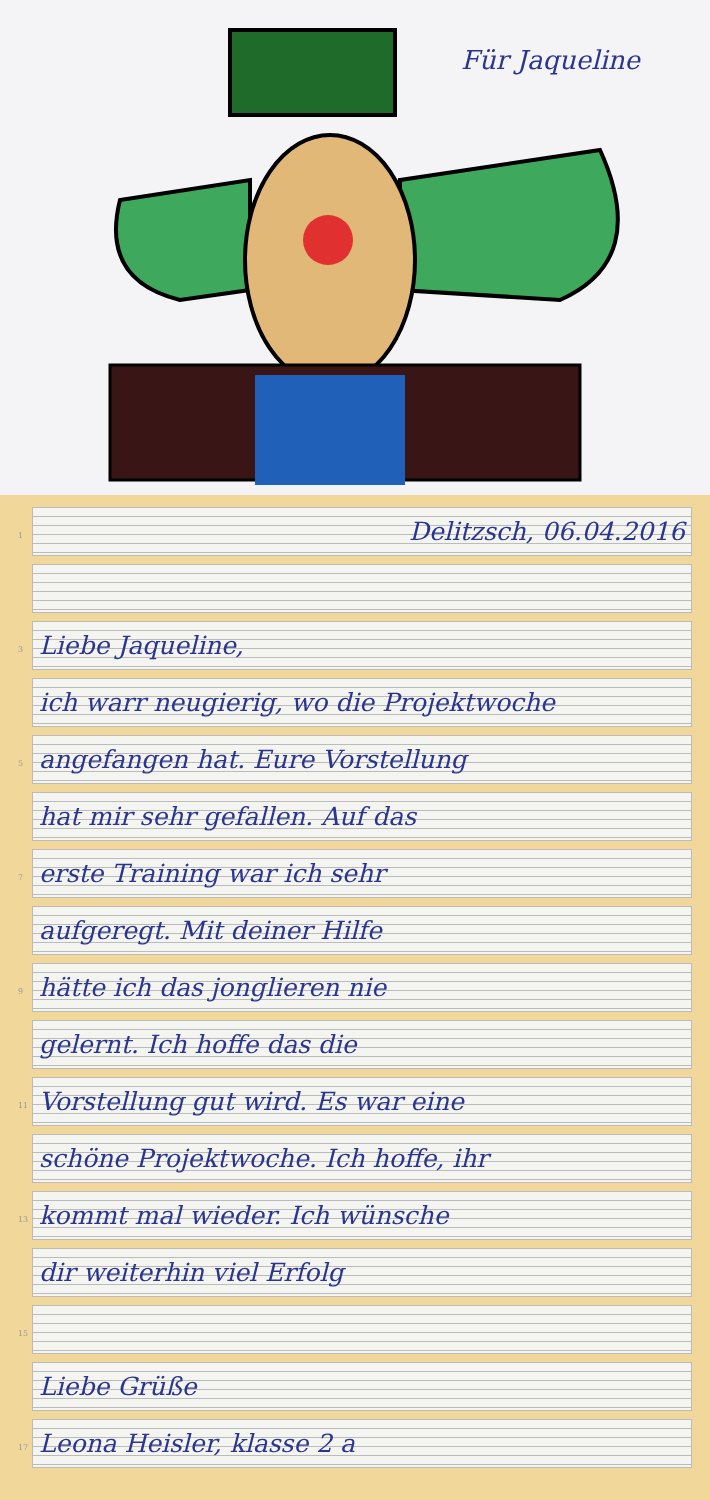Für Jaqueline
1
Delitzsch, 06.04.2016
3
Liebe Jaqueline,
ich warr neugierig, wo die Projektwoche
5
angefangen hat. Eure Vorstellung
hat mir sehr gefallen. Auf das
7
erste Training war ich sehr
aufgeregt. Mit deiner Hilfe
9
hätte ich das jonglieren nie
gelernt. Ich hoffe das die
11
Vorstellung gut wird. Es war eine
schöne Projektwoche. Ich hoffe, ihr
13
kommt mal wieder. Ich wünsche
dir weiterhin viel Erfolg
15
Liebe Grüße
17
Leona Heisler, klasse 2 a